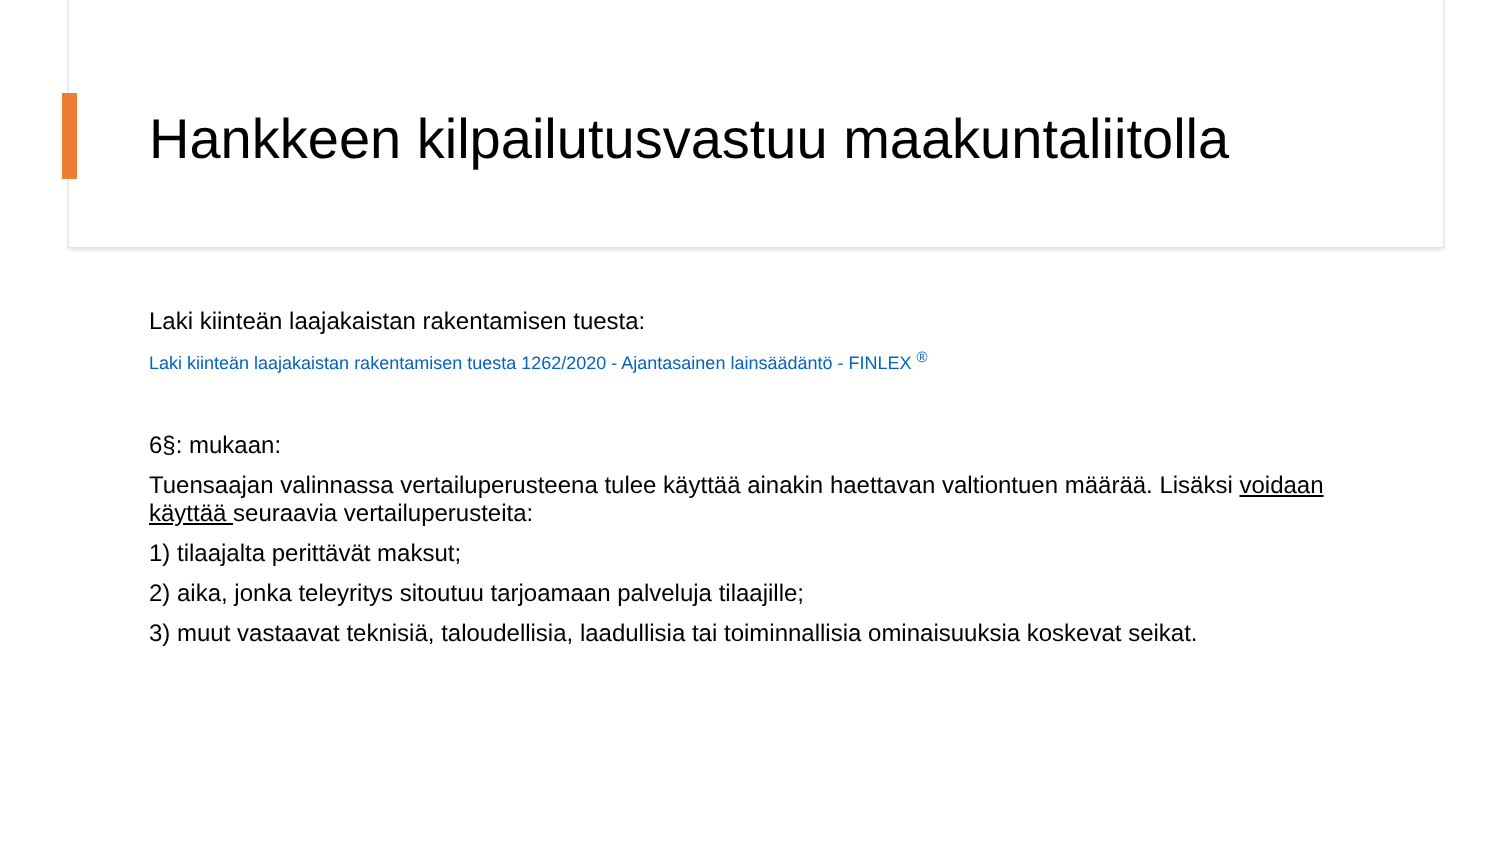Hankkeen kilpailutusvastuu maakuntaliitolla
Laki kiinteän laajakaistan rakentamisen tuesta:
Laki kiinteän laajakaistan rakentamisen tuesta 1262/2020 - Ajantasainen lainsäädäntö - FINLEX <sup>®</sup>
6§: mukaan:
Tuensaajan valinnassa vertailuperusteena tulee käyttää ainakin haettavan valtiontuen määrää. Lisäksi voidaan käyttää seuraavia vertailuperusteita:
1) tilaajalta perittävät maksut;
2) aika, jonka teleyritys sitoutuu tarjoamaan palveluja tilaajille;
3) muut vastaavat teknisiä, taloudellisia, laadullisia tai toiminnallisia ominaisuuksia koskevat seikat.